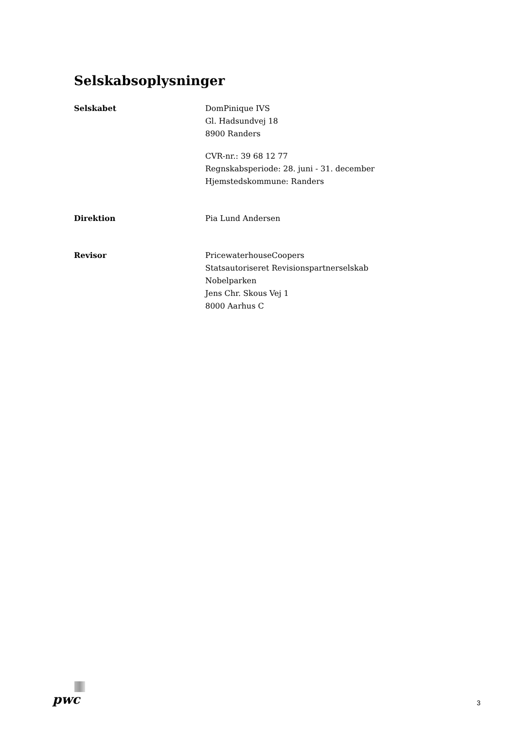Selskabsoplysninger
Selskabet DomPinique IVS
Gl. Hadsundvej 18
8900 Randers
CVR-nr.: 39 68 12 77
Regnskabsperiode: 28. juni - 31. december
Hjemstedskommune: Randers
Direktion Pia Lund Andersen
Revisor PricewaterhouseCoopers
Statsautoriseret Revisionspartnerselskab
Nobelparken
Jens Chr. Skous Vej 1
8000 Aarhus C
pwc
3